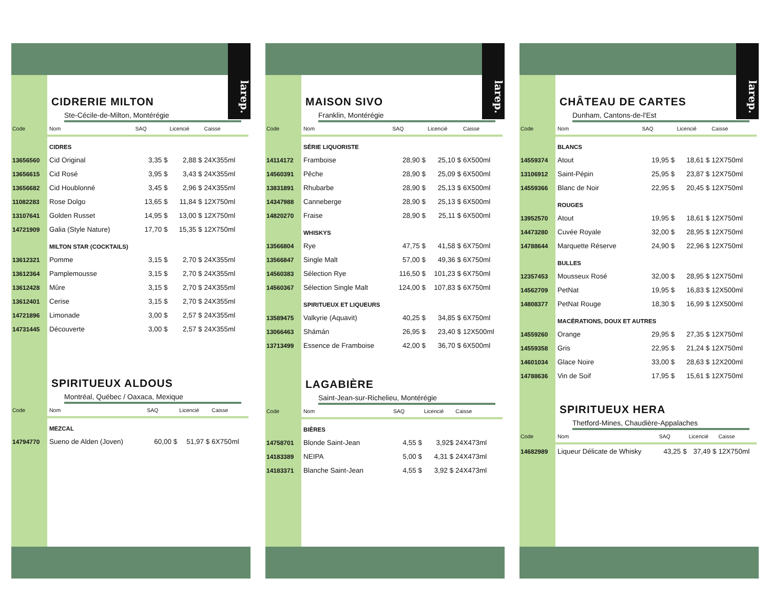larep.
CIDRERIE MILTON
Ste-Cécile-de-Milton, Montérégie
| Code | Nom | SAQ | Licencié | Caisse |
| --- | --- | --- | --- | --- |
| | CIDRES | | | |
| 13656560 | Cid Original | 3,35 $ | 2,88 $ | 24X355ml |
| 13656615 | Cid Rosé | 3,95 $ | 3,43 $ | 24X355ml |
| 13656682 | Cid Houblonné | 3,45 $ | 2,96 $ | 24X355ml |
| 11082283 | Rose Dolgo | 13,65 $ | 11,84 $ | 12X750ml |
| 13107641 | Golden Russet | 14,95 $ | 13,00 $ | 12X750ml |
| 14721909 | Galia (Style Nature) | 17,70 $ | 15,35 $ | 12X750ml |
| | MILTON STAR (COCKTAILS) | | | |
| 13612321 | Pomme | 3,15 $ | 2,70 $ | 24X355ml |
| 13612364 | Pamplemousse | 3,15 $ | 2,70 $ | 24X355ml |
| 13612428 | Mûre | 3,15 $ | 2,70 $ | 24X355ml |
| 13612401 | Cerise | 3,15 $ | 2,70 $ | 24X355ml |
| 14721896 | Limonade | 3,00 $ | 2,57 $ | 24X355ml |
| 14731445 | Découverte | 3,00 $ | 2,57 $ | 24X355ml |
SPIRITUEUX ALDOUS
Montréal, Québec / Oaxaca, Mexique
| Code | Nom | SAQ | Licencié | Caisse |
| --- | --- | --- | --- | --- |
| | MEZCAL | | | |
| 14794770 | Sueno de Alden (Joven) | 60,00 $ | 51,97 $ | 6X750ml |
larep.
MAISON SIVO
Franklin, Montérégie
| Code | Nom | SAQ | Licencié | Caisse |
| --- | --- | --- | --- | --- |
| | SÉRIE LIQUORISTE | | | |
| 14114172 | Framboise | 28,90 $ | 25,10 $ | 6X500ml |
| 14560391 | Pêche | 28,90 $ | 25,09 $ | 6X500ml |
| 13831891 | Rhubarbe | 28,90 $ | 25,13 $ | 6X500ml |
| 14347988 | Canneberge | 28,90 $ | 25,13 $ | 6X500ml |
| 14820270 | Fraise | 28,90 $ | 25,11 $ | 6X500ml |
| | WHISKYS | | | |
| 13566804 | Rye | 47,75 $ | 41,58 $ | 6X750ml |
| 13566847 | Single Malt | 57,00 $ | 49,36 $ | 6X750ml |
| 14560383 | Sélection Rye | 116,50 $ | 101,23 $ | 6X750ml |
| 14560367 | Sélection Single Malt | 124,00 $ | 107,83 $ | 6X750ml |
| | SPIRITUEUX ET LIQUEURS | | | |
| 13589475 | Valkyrie (Aquavit) | 40,25 $ | 34,85 $ | 6X750ml |
| 13066463 | Shámán | 26,95 $ | 23,40 $ | 12X500ml |
| 13713499 | Essence de Framboise | 42,00 $ | 36,70 $ | 6X500ml |
LAGABIÈRE
Saint-Jean-sur-Richelieu, Montérégie
| Code | Nom | SAQ | Licencié | Caisse |
| --- | --- | --- | --- | --- |
| | BIÈRES | | | |
| 14758701 | Blonde Saint-Jean | 4,55 $ | 3,92$ | 24X473ml |
| 14183389 | NEIPA | 5,00 $ | 4,31 $ | 24X473ml |
| 14183371 | Blanche Saint-Jean | 4,55 $ | 3,92 $ | 24X473ml |
larep.
CHÂTEAU DE CARTES
Dunham, Cantons-de-l'Est
| Code | Nom | SAQ | Licencié | Caisse |
| --- | --- | --- | --- | --- |
| | BLANCS | | | |
| 14559374 | Atout | 19,95 $ | 18,61 $ | 12X750ml |
| 13106912 | Saint-Pépin | 25,95 $ | 23,87 $ | 12X750ml |
| 14559366 | Blanc de Noir | 22,95 $ | 20,45 $ | 12X750ml |
| | ROUGES | | | |
| 13952570 | Atout | 19,95 $ | 18,61 $ | 12X750ml |
| 14473280 | Cuvée Royale | 32,00 $ | 28,95 $ | 12X750ml |
| 14788644 | Marquette Réserve | 24,90 $ | 22,96 $ | 12X750ml |
| | BULLES | | | |
| 12357453 | Mousseux Rosé | 32,00 $ | 28,95 $ | 12X750ml |
| 14562709 | PetNat | 19,95 $ | 16,83 $ | 12X500ml |
| 14808377 | PetNat Rouge | 18,30 $ | 16,99 $ | 12X500ml |
| | MACÉRATIONS, DOUX ET AUTRES | | | |
| 14559260 | Orange | 29,95 $ | 27,35 $ | 12X750ml |
| 14559358 | Gris | 22,95 $ | 21,24 $ | 12X750ml |
| 14601034 | Glace Noire | 33,00 $ | 28,63 $ | 12X200ml |
| 14788636 | Vin de Soif | 17,95 $ | 15,61 $ | 12X750ml |
SPIRITUEUX HERA
Thetford-Mines, Chaudière-Appalaches
| Code | Nom | SAQ | Licencié | Caisse |
| --- | --- | --- | --- | --- |
| 14682989 | Liqueur Délicate de Whisky | 43,25 $ | 37,49 $ | 12X750ml |